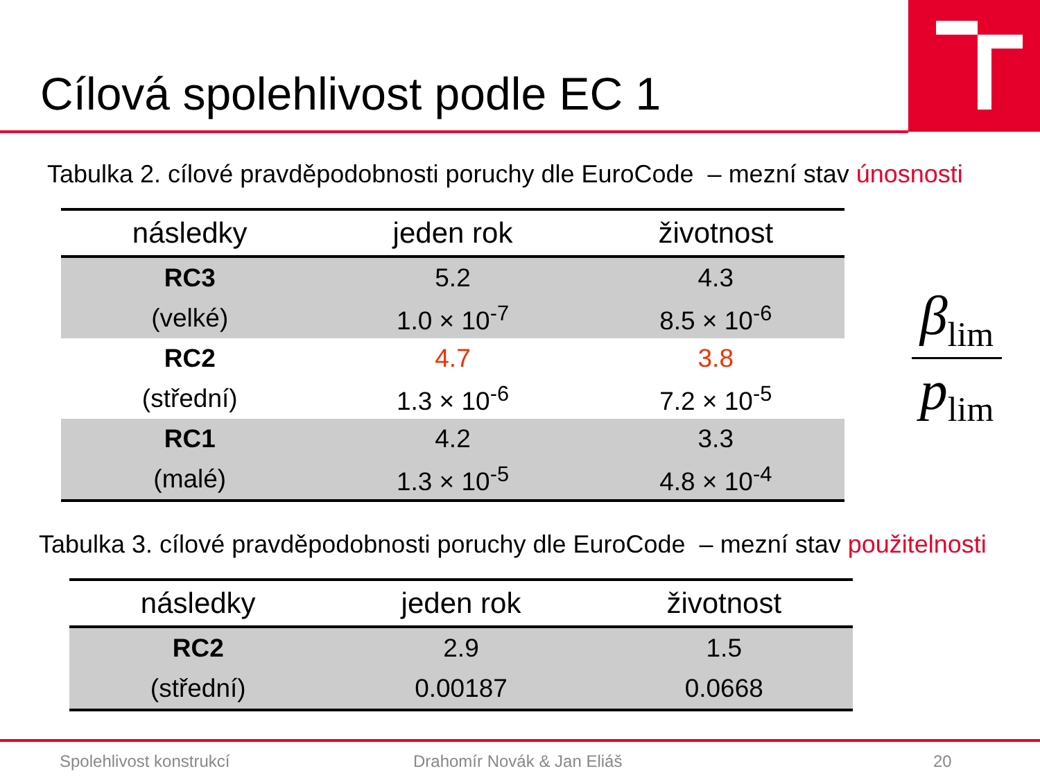Cílová spolehlivost podle EC 1
Tabulka 2. cílové pravděpodobnosti poruchy dle EuroCode – mezní stav únosnosti
| následky | jeden rok | životnost |
| --- | --- | --- |
| RC3 | 5.2 | 4.3 |
| (velké) | 1.0 × 10<sup>-7</sup> | 8.5 × 10<sup>-6</sup> |
| RC2 | 4.7 | 3.8 |
| (střední) | 1.3 × 10<sup>-6</sup> | 7.2 × 10<sup>-5</sup> |
| RC1 | 4.2 | 3.3 |
| (malé) | 1.3 × 10<sup>-5</sup> | 4.8 × 10<sup>-4</sup> |
β<sub>lim</sub>
p<sub>lim</sub>
Tabulka 3. cílové pravděpodobnosti poruchy dle EuroCode – mezní stav použitelnosti
| následky | jeden rok | životnost |
| --- | --- | --- |
| RC2 | 2.9 | 1.5 |
| (střední) | 0.00187 | 0.0668 |
Spolehlivost konstrukcí Drahomír Novák & Jan Eliáš 20